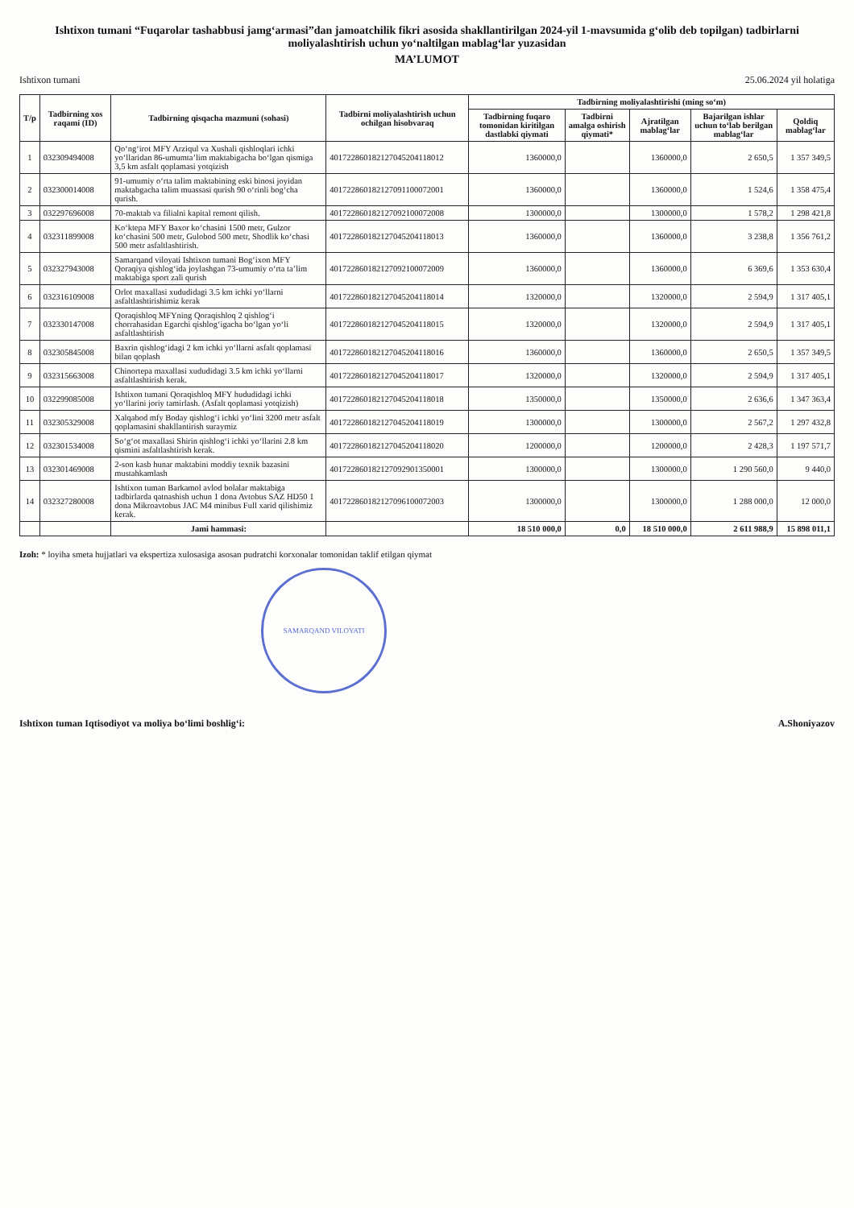Ishtixon tumani “Fuqarolar tashabbusi jamg‘armasi”dan jamoatchilik fikri asosida shakllantirilgan 2024-yil 1-mavsumida g‘olib deb topilgan) tadbirlarni moliyalashtirish uchun yo‘naltilgan mablag‘lar yuzasidan
MA’LUMOT
Ishtixon tumani 25.06.2024 yil holatiga
| T/p | Tadbirning xos raqami (ID) | Tadbirning qisqacha mazmuni (sohasi) | Tadbirni moliyalashtirish uchun ochilgan hisobvaraq | Tadbirning moliyalashtirishi (ming so‘m) | | | | |
| --- | --- | --- | --- | --- | --- | --- | --- | --- |
| | | | | Tadbirning fuqaro tomonidan kiritilgan dastlabki qiymati | Tadbirni amalga oshirish qiymati* | Ajratilgan mablag‘lar | Bajarilgan ishlar uchun to‘lab berilgan mablag‘lar | Qoldiq mablag‘lar |
| 1 | 032309494008 | Qo‘ng‘irot MFY Arziqul va Xushali qishloqlari ichki yo‘llaridan 86-umumta’lim maktabigacha bo‘lgan qismiga 3,5 km asfalt qoplamasi yotqizish | 401722860182127045204118012 | 1360000,0 | | 1360000,0 | 2 650,5 | 1 357 349,5 |
| 2 | 032300014008 | 91-umumiy o‘rta talim maktabining eski binosi joyidan maktabgacha talim muassasi qurish 90 o‘rinli bog‘cha qurish. | 401722860182127091100072001 | 1360000,0 | | 1360000,0 | 1 524,6 | 1 358 475,4 |
| 3 | 032297696008 | 70-maktab va filialni kapital remont qilish. | 401722860182127092100072008 | 1300000,0 | | 1300000,0 | 1 578,2 | 1 298 421,8 |
| 4 | 032311899008 | Ko‘ktepa MFY Baxor ko‘chasini 1500 metr, Gulzor ko‘chasini 500 metr, Gulobod 500 metr, Shodlik ko‘chasi 500 metr asfaltlashtirish. | 401722860182127045204118013 | 1360000,0 | | 1360000,0 | 3 238,8 | 1 356 761,2 |
| 5 | 032327943008 | Samarqand viloyati Ishtixon tumani Bog‘ixon MFY Qoraqiya qishlog‘ida joylashgan 73-umumiy o‘rta ta’lim maktabiga sport zali qurish | 401722860182127092100072009 | 1360000,0 | | 1360000,0 | 6 369,6 | 1 353 630,4 |
| 6 | 032316109008 | Orlot maxallasi xududidagi 3.5 km ichki yo‘llarni asfaltlashtirishimiz kerak | 401722860182127045204118014 | 1320000,0 | | 1320000,0 | 2 594,9 | 1 317 405,1 |
| 7 | 032330147008 | Qoraqishloq MFYning Qoraqishloq 2 qishlog‘i chorrahasidan Egarchi qishlog‘igacha bo‘lgan yo‘li asfaltlashtirish | 401722860182127045204118015 | 1320000,0 | | 1320000,0 | 2 594,9 | 1 317 405,1 |
| 8 | 032305845008 | Baxrin qishlog‘idagi 2 km ichki yo‘llarni asfalt qoplamasi bilan qoplash | 401722860182127045204118016 | 1360000,0 | | 1360000,0 | 2 650,5 | 1 357 349,5 |
| 9 | 032315663008 | Chinortepa maxallasi xududidagi 3.5 km ichki yo‘llarni asfaltlashtirish kerak. | 401722860182127045204118017 | 1320000,0 | | 1320000,0 | 2 594,9 | 1 317 405,1 |
| 10 | 032299085008 | Ishtixon tumani Qoraqishloq MFY hududidagi ichki yo‘llarini joriy tamirlash. (Asfalt qoplamasi yotqizish) | 401722860182127045204118018 | 1350000,0 | | 1350000,0 | 2 636,6 | 1 347 363,4 |
| 11 | 032305329008 | Xalqabod mfy Boday qishlog‘i ichki yo‘lini 3200 metr asfalt qoplamasini shakllantirish suraymiz | 401722860182127045204118019 | 1300000,0 | | 1300000,0 | 2 567,2 | 1 297 432,8 |
| 12 | 032301534008 | So‘g‘ot maxallasi Shirin qishlog‘i ichki yo‘llarini 2.8 km qismini asfaltlashtirish kerak. | 401722860182127045204118020 | 1200000,0 | | 1200000,0 | 2 428,3 | 1 197 571,7 |
| 13 | 032301469008 | 2-son kasb hunar maktabini moddiy texnik bazasini mustahkamlash | 401722860182127092901350001 | 1300000,0 | | 1300000,0 | 1 290 560,0 | 9 440,0 |
| 14 | 032327280008 | Ishtixon tuman Barkamol avlod bolalar maktabiga tadbirlarda qatnashish uchun 1 dona Avtobus SAZ HD50 1 dona Mikroavtobus JAC M4 minibus Full xarid qilishimiz kerak. | 401722860182127096100072003 | 1300000,0 | | 1300000,0 | 1 288 000,0 | 12 000,0 |
| | | Jami hammasi: | | 18 510 000,0 | 0,0 | 18 510 000,0 | 2 611 988,9 | 15 898 011,1 |
Izoh: * loyiha smeta hujjatlari va ekspertiza xulosasiga asosan pudratchi korxonalar tomonidan taklif etilgan qiymat
SAMARQAND VILOYATI
Ishtixon tuman Iqtisodiyot va moliya bo‘limi boshlig‘i: A.Shoniyazov